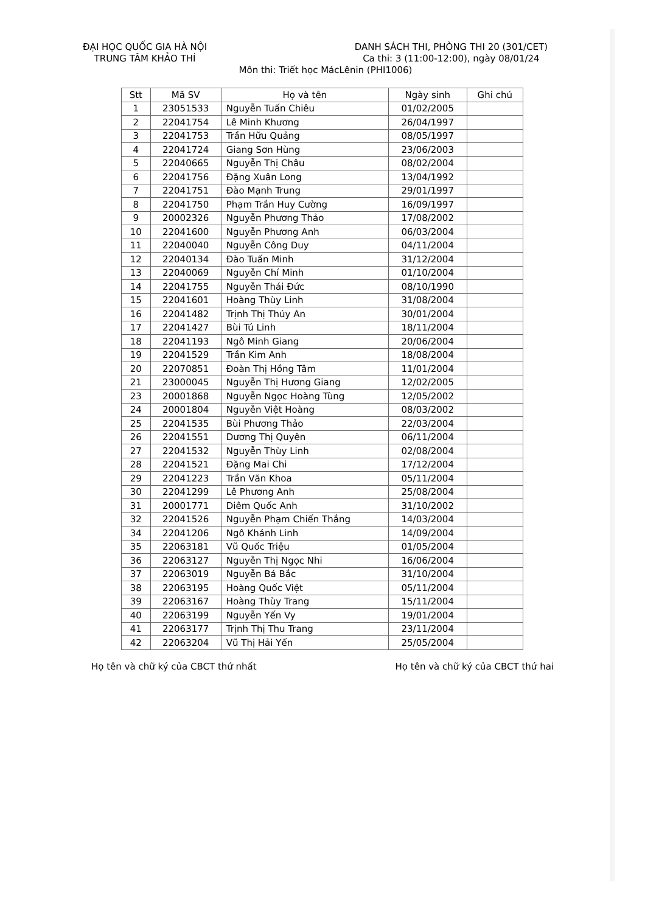ĐẠI HỌC QUỐC GIA HÀ NỘI
TRUNG TÂM KHẢO THÍ
DANH SÁCH THI, PHÒNG THI 20 (301/CET)
Ca thi: 3 (11:00-12:00), ngày 08/01/24
Môn thi: Triết học MácLênin (PHI1006)
| Stt | Mã SV | Họ và tên | Ngày sinh | Ghi chú |
| --- | --- | --- | --- | --- |
| 1 | 23051533 | Nguyễn Tuấn Chiêu | 01/02/2005 | |
| 2 | 22041754 | Lê Minh Khương | 26/04/1997 | |
| 3 | 22041753 | Trần Hữu Quảng | 08/05/1997 | |
| 4 | 22041724 | Giang Sơn Hùng | 23/06/2003 | |
| 5 | 22040665 | Nguyễn Thị Châu | 08/02/2004 | |
| 6 | 22041756 | Đặng Xuân Long | 13/04/1992 | |
| 7 | 22041751 | Đào Mạnh Trung | 29/01/1997 | |
| 8 | 22041750 | Phạm Trần Huy Cường | 16/09/1997 | |
| 9 | 20002326 | Nguyễn Phương Thảo | 17/08/2002 | |
| 10 | 22041600 | Nguyễn Phương Anh | 06/03/2004 | |
| 11 | 22040040 | Nguyễn Công Duy | 04/11/2004 | |
| 12 | 22040134 | Đào Tuấn Minh | 31/12/2004 | |
| 13 | 22040069 | Nguyễn Chí Minh | 01/10/2004 | |
| 14 | 22041755 | Nguyễn Thái Đức | 08/10/1990 | |
| 15 | 22041601 | Hoàng Thùy Linh | 31/08/2004 | |
| 16 | 22041482 | Trịnh Thị Thúy An | 30/01/2004 | |
| 17 | 22041427 | Bùi Tú Linh | 18/11/2004 | |
| 18 | 22041193 | Ngô Minh Giang | 20/06/2004 | |
| 19 | 22041529 | Trần Kim Anh | 18/08/2004 | |
| 20 | 22070851 | Đoàn Thị Hồng Tâm | 11/01/2004 | |
| 21 | 23000045 | Nguyễn Thị Hương Giang | 12/02/2005 | |
| 23 | 20001868 | Nguyễn Ngọc Hoàng Tùng | 12/05/2002 | |
| 24 | 20001804 | Nguyễn Việt Hoàng | 08/03/2002 | |
| 25 | 22041535 | Bùi Phương Thảo | 22/03/2004 | |
| 26 | 22041551 | Dương Thị Quyên | 06/11/2004 | |
| 27 | 22041532 | Nguyễn Thùy Linh | 02/08/2004 | |
| 28 | 22041521 | Đặng Mai Chi | 17/12/2004 | |
| 29 | 22041223 | Trần Văn Khoa | 05/11/2004 | |
| 30 | 22041299 | Lê Phương Anh | 25/08/2004 | |
| 31 | 20001771 | Diêm Quốc Anh | 31/10/2002 | |
| 32 | 22041526 | Nguyễn Phạm Chiến Thắng | 14/03/2004 | |
| 34 | 22041206 | Ngô Khánh Linh | 14/09/2004 | |
| 35 | 22063181 | Vũ Quốc Triệu | 01/05/2004 | |
| 36 | 22063127 | Nguyễn Thị Ngọc Nhi | 16/06/2004 | |
| 37 | 22063019 | Nguyễn Bá Bắc | 31/10/2004 | |
| 38 | 22063195 | Hoàng Quốc Việt | 05/11/2004 | |
| 39 | 22063167 | Hoàng Thùy Trang | 15/11/2004 | |
| 40 | 22063199 | Nguyễn Yến Vy | 19/01/2004 | |
| 41 | 22063177 | Trịnh Thị Thu Trang | 23/11/2004 | |
| 42 | 22063204 | Vũ Thị Hải Yến | 25/05/2004 | |
Họ tên và chữ ký của CBCT thứ nhất
Họ tên và chữ ký của CBCT thứ hai